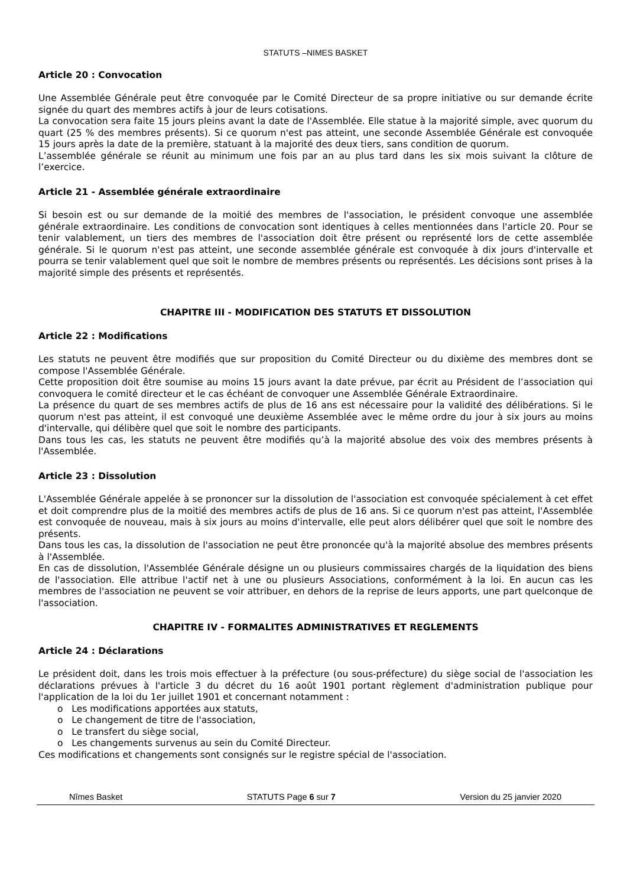STATUTS –NIMES BASKET
Article 20 : Convocation
Une Assemblée Générale peut être convoquée par le Comité Directeur de sa propre initiative ou sur demande écrite signée du quart des membres actifs à jour de leurs cotisations.
La convocation sera faite 15 jours pleins avant la date de l'Assemblée. Elle statue à la majorité simple, avec quorum du quart (25 % des membres présents). Si ce quorum n'est pas atteint, une seconde Assemblée Générale est convoquée 15 jours après la date de la première, statuant à la majorité des deux tiers, sans condition de quorum.
L’assemblée générale se réunit au minimum une fois par an au plus tard dans les six mois suivant la clôture de l’exercice.
Article 21 - Assemblée générale extraordinaire
Si besoin est ou sur demande de la moitié des membres de l'association, le président convoque une assemblée générale extraordinaire. Les conditions de convocation sont identiques à celles mentionnées dans l'article 20. Pour se tenir valablement, un tiers des membres de l'association doit être présent ou représenté lors de cette assemblée générale. Si le quorum n'est pas atteint, une seconde assemblée générale est convoquée à dix jours d'intervalle et pourra se tenir valablement quel que soit le nombre de membres présents ou représentés. Les décisions sont prises à la majorité simple des présents et représentés.
CHAPITRE III - MODIFICATION DES STATUTS ET DISSOLUTION
Article 22 : Modifications
Les statuts ne peuvent être modifiés que sur proposition du Comité Directeur ou du dixième des membres dont se compose l'Assemblée Générale.
Cette proposition doit être soumise au moins 15 jours avant la date prévue, par écrit au Président de l’association qui convoquera le comité directeur et le cas échéant de convoquer une Assemblée Générale Extraordinaire.
La présence du quart de ses membres actifs de plus de 16 ans est nécessaire pour la validité des délibérations. Si le quorum n'est pas atteint, il est convoqué une deuxième Assemblée avec le même ordre du jour à six jours au moins d'intervalle, qui délibère quel que soit le nombre des participants.
Dans tous les cas, les statuts ne peuvent être modifiés qu’à la majorité absolue des voix des membres présents à l'Assemblée.
Article 23 : Dissolution
L'Assemblée Générale appelée à se prononcer sur la dissolution de l'association est convoquée spécialement à cet effet et doit comprendre plus de la moitié des membres actifs de plus de 16 ans. Si ce quorum n'est pas atteint, l'Assemblée est convoquée de nouveau, mais à six jours au moins d'intervalle, elle peut alors délibérer quel que soit le nombre des présents.
Dans tous les cas, la dissolution de l'association ne peut être prononcée qu'à la majorité absolue des membres présents à l'Assemblée.
En cas de dissolution, l'Assemblée Générale désigne un ou plusieurs commissaires chargés de la liquidation des biens de l'association. Elle attribue l'actif net à une ou plusieurs Associations, conformément à la loi. En aucun cas les membres de l'association ne peuvent se voir attribuer, en dehors de la reprise de leurs apports, une part quelconque de l'association.
CHAPITRE IV - FORMALITES ADMINISTRATIVES ET REGLEMENTS
Article 24 : Déclarations
Le président doit, dans les trois mois effectuer à la préfecture (ou sous-préfecture) du siège social de l'association les déclarations prévues à l'article 3 du décret du 16 août 1901 portant règlement d'administration publique pour l'application de la loi du 1er juillet 1901 et concernant notamment :
o Les modifications apportées aux statuts,
o Le changement de titre de l'association,
o Le transfert du siège social,
o Les changements survenus au sein du Comité Directeur.
Ces modifications et changements sont consignés sur le registre spécial de l'association.
Nîmes Basket STATUTS Page 6 sur 7 Version du 25 janvier 2020